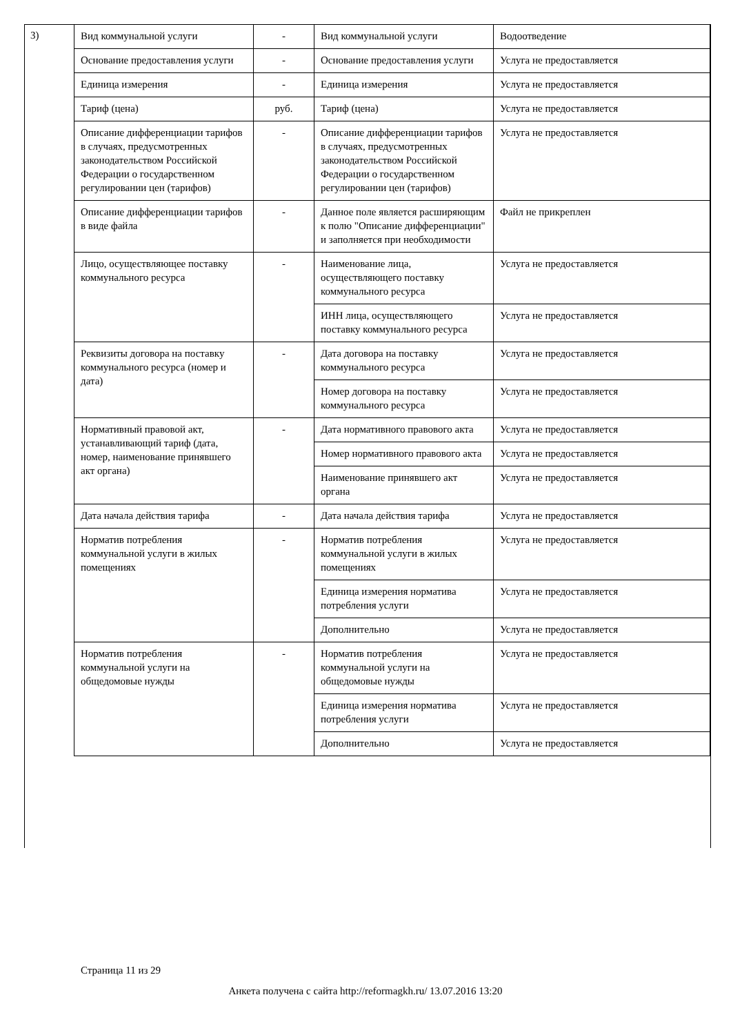3)
| Вид коммунальной услуги | - | Вид коммунальной услуги | Водоотведение |
| Основание предоставления услуги | - | Основание предоставления услуги | Услуга не предоставляется |
| Единица измерения | - | Единица измерения | Услуга не предоставляется |
| Тариф (цена) | руб. | Тариф (цена) | Услуга не предоставляется |
| Описание дифференциации тарифов в случаях, предусмотренных законодательством Российской Федерации о государственном регулировании цен (тарифов) | - | Описание дифференциации тарифов в случаях, предусмотренных законодательством Российской Федерации о государственном регулировании цен (тарифов) | Услуга не предоставляется |
| Описание дифференциации тарифов в виде файла | - | Данное поле является расширяющим к полю "Описание дифференциации" и заполняется при необходимости | Файл не прикреплен |
| Лицо, осуществляющее поставку коммунального ресурса | - | Наименование лица, осуществляющего поставку коммунального ресурса | Услуга не предоставляется |
| | | ИНН лица, осуществляющего поставку коммунального ресурса | Услуга не предоставляется |
| Реквизиты договора на поставку коммунального ресурса (номер и дата) | - | Дата договора на поставку коммунального ресурса | Услуга не предоставляется |
| | | Номер договора на поставку коммунального ресурса | Услуга не предоставляется |
| Нормативный правовой акт, устанавливающий тариф (дата, номер, наименование принявшего акт органа) | - | Дата нормативного правового акта | Услуга не предоставляется |
| | | Номер нормативного правового акта | Услуга не предоставляется |
| | | Наименование принявшего акт органа | Услуга не предоставляется |
| Дата начала действия тарифа | - | Дата начала действия тарифа | Услуга не предоставляется |
| Норматив потребления коммунальной услуги в жилых помещениях | - | Норматив потребления коммунальной услуги в жилых помещениях | Услуга не предоставляется |
| | | Единица измерения норматива потребления услуги | Услуга не предоставляется |
| | | Дополнительно | Услуга не предоставляется |
| Норматив потребления коммунальной услуги на общедомовые нужды | - | Норматив потребления коммунальной услуги на общедомовые нужды | Услуга не предоставляется |
| | | Единица измерения норматива потребления услуги | Услуга не предоставляется |
| | | Дополнительно | Услуга не предоставляется |
Страница 11 из 29
Анкета получена с сайта http://reformagkh.ru/ 13.07.2016 13:20